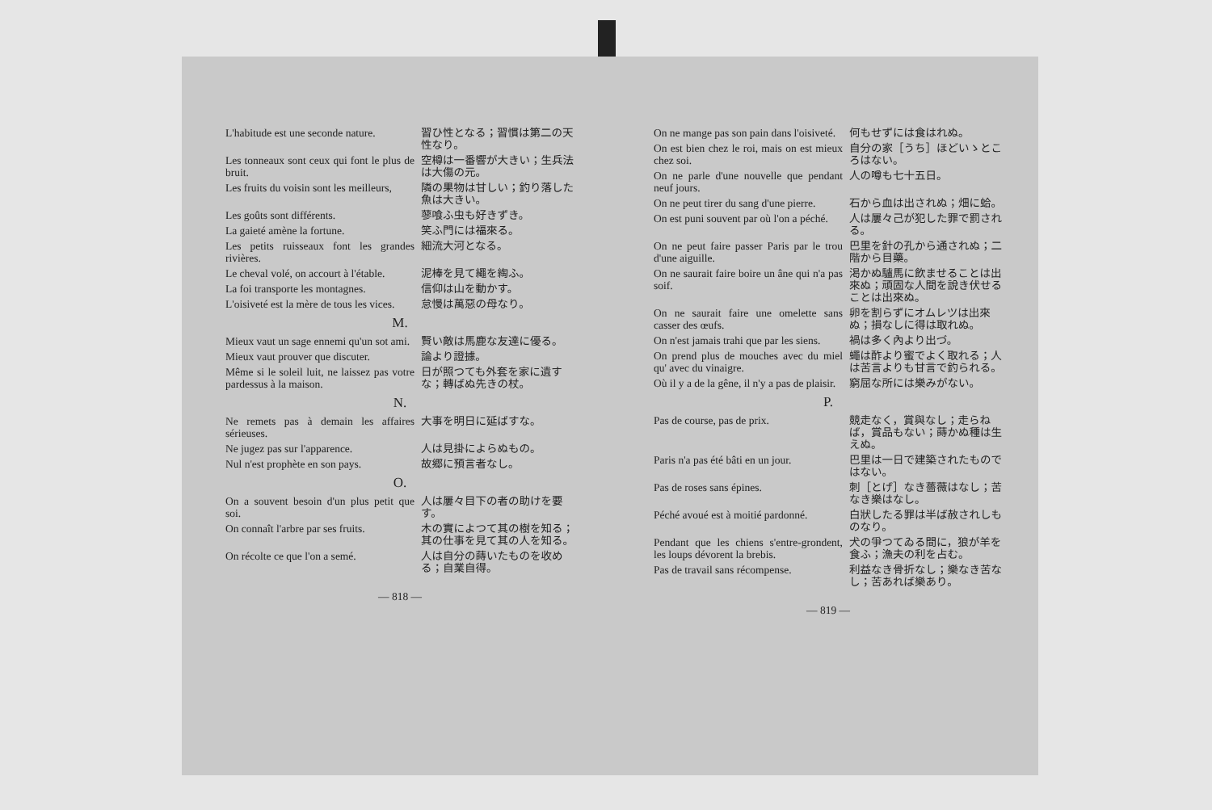| L'habitude est une seconde nature. | 習ひ性となる；習慣は第二の天性なり。 |
| Les tonneaux sont ceux qui font le plus de bruit. | 空樽は一番響が大きい；生兵法は大傷の元。 |
| Les fruits du voisin sont les meilleurs, | 隣の果物は甘しい；釣り落した魚は大きい。 |
| Les goûts sont différents. | 蓼喰ふ虫も好きずき。 |
| La gaieté amène la fortune. | 笑ふ門には福來る。 |
| Les petits ruisseaux font les grandes rivières. | 細流大河となる。 |
| Le cheval volé, on accourt à l'étable. | 泥棒を見て繩を綯ふ。 |
| La foi transporte les montagnes. | 信仰は山を動かす。 |
| L'oisiveté est la mère de tous les vices. | 怠慢は萬惡の母なり。 |
| M. | |
| Mieux vaut un sage ennemi qu'un sot ami. | 賢い敵は馬鹿な友達に優る。 |
| Mieux vaut prouver que discuter. | 論より證據。 |
| Même si le soleil luit, ne laissez pas votre pardessus à la maison. | 日が照つても外套を家に遺すな；轉ばぬ先きの杖。 |
| N. | |
| Ne remets pas à demain les affaires sérieuses. | 大事を明日に延ばすな。 |
| Ne jugez pas sur l'apparence. | 人は見掛によらぬもの。 |
| Nul n'est prophète en son pays. | 故郷に預言者なし。 |
| O. | |
| On a souvent besoin d'un plus petit que soi. | 人は屢々目下の者の助けを要す。 |
| On connaît l'arbre par ses fruits. | 木の實によつて其の樹を知る；其の仕事を見て其の人を知る。 |
| On récolte ce que l'on a semé. | 人は自分の蒔いたものを收める；自業自得。 |
— 818 —
| On ne mange pas son pain dans l'oisiveté. | 何もせずには食はれぬ。 |
| On est bien chez le roi, mais on est mieux chez soi. | 自分の家［うち］ほどいゝところはない。 |
| On ne parle d'une nouvelle que pendant neuf jours. | 人の噂も七十五日。 |
| On ne peut tirer du sang d'une pierre. | 石から血は出されぬ；畑に蛤。 |
| On est puni souvent par où l'on a péché. | 人は屢々己が犯した罪で罰される。 |
| On ne peut faire passer Paris par le trou d'une aiguille. | 巴里を針の孔から通されぬ；二階から目藥。 |
| On ne saurait faire boire un âne qui n'a pas soif. | 渇かぬ驢馬に飲ませることは出來ぬ；頑固な人間を說き伏せることは出來ぬ。 |
| On ne saurait faire une omelette sans casser des œufs. | 卵を割らずにオムレツは出來ぬ；損なしに得は取れぬ。 |
| On n'est jamais trahi que par les siens. | 禍は多く內より出づ。 |
| On prend plus de mouches avec du miel qu' avec du vinaigre. | 蠅は酢より蜜でよく取れる；人は苦言よりも甘言で釣られる。 |
| Où il y a de la gêne, il n'y a pas de plaisir. | 窮屈な所には樂みがない。 |
| P. | |
| Pas de course, pas de prix. | 競走なく，賞與なし；走らねば，賞品もない；蒔かぬ種は生えぬ。 |
| Paris n'a pas été bâti en un jour. | 巴里は一日で建築されたものではない。 |
| Pas de roses sans épines. | 刺［とげ］なき薔薇はなし；苦なき樂はなし。 |
| Péché avoué est à moitié pardonné. | 白狀したる罪は半ば赦されしものなり。 |
| Pendant que les chiens s'entre-grondent, les loups dévorent la brebis. | 犬の爭つてゐる間に，狼が羊を食ふ；漁夫の利を占む。 |
| Pas de travail sans récompense. | 利益なき骨折なし；樂なき苦なし；苦あれば樂あり。 |
— 819 —